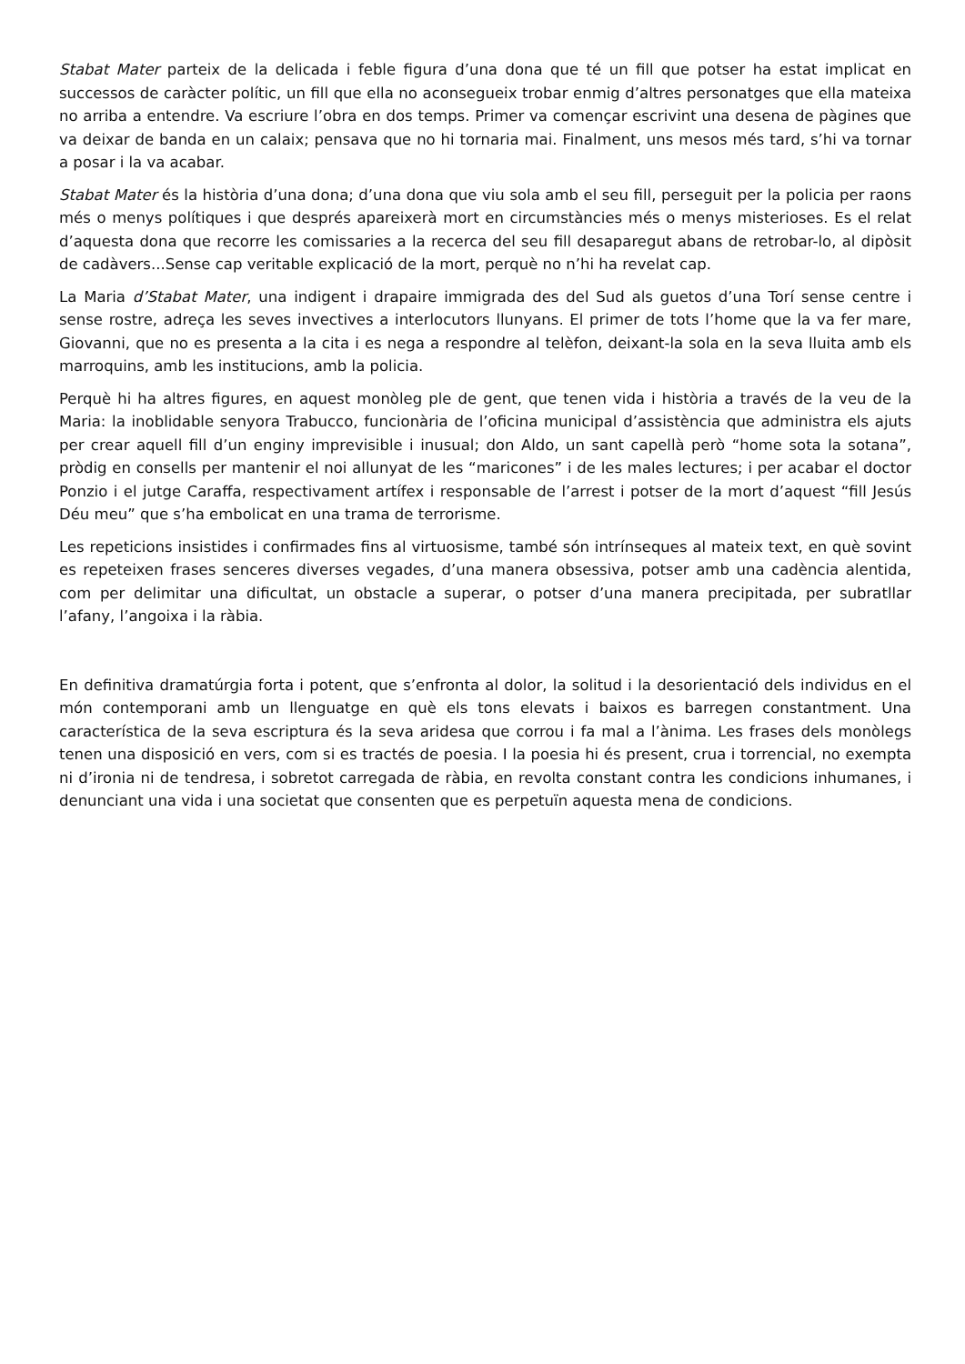Stabat Mater parteix de la delicada i feble figura d’una dona que té un fill que potser ha estat implicat en successos de caràcter polític, un fill que ella no aconsegueix trobar enmig d’altres personatges que ella mateixa no arriba a entendre. Va escriure l’obra en dos temps. Primer va començar escrivint una desena de pàgines que va deixar de banda en un calaix; pensava que no hi tornaria mai. Finalment, uns mesos més tard, s’hi va tornar a posar i la va acabar.
Stabat Mater és la història d’una dona; d’una dona que viu sola amb el seu fill, perseguit per la policia per raons més o menys polítiques i que després apareixerà mort en circumstàncies més o menys misterioses. Es el relat d’aquesta dona que recorre les comissaries a la recerca del seu fill desaparegut abans de retrobar-lo, al dipòsit de cadàvers...Sense cap veritable explicació de la mort, perquè no n’hi ha revelat cap.
La Maria d’Stabat Mater, una indigent i drapaire immigrada des del Sud als guetos d’una Torí sense centre i sense rostre, adreça les seves invectives a interlocutors llunyans. El primer de tots l’home que la va fer mare, Giovanni, que no es presenta a la cita i es nega a respondre al telèfon, deixant-la sola en la seva lluita amb els marroquins, amb les institucions, amb la policia.
Perquè hi ha altres figures, en aquest monòleg ple de gent, que tenen vida i història a través de la veu de la Maria: la inoblidable senyora Trabucco, funcionària de l’oficina municipal d’assistència que administra els ajuts per crear aquell fill d’un enginy imprevisible i inusual; don Aldo, un sant capellà però “home sota la sotana”, pròdig en consells per mantenir el noi allunyat de les “maricones” i de les males lectures; i per acabar el doctor Ponzio i el jutge Caraffa, respectivament artífex i responsable de l’arrest i potser de la mort d’aquest “fill Jesús Déu meu” que s’ha embolicat en una trama de terrorisme.
Les repeticions insistides i confirmades fins al virtuosisme, també són intrínseques al mateix text, en què sovint es repeteixen frases senceres diverses vegades, d’una manera obsessiva, potser amb una cadència alentida, com per delimitar una dificultat, un obstacle a superar, o potser d’una manera precipitada, per subratllar l’afany, l’angoixa i la ràbia.
En definitiva dramatúrgia forta i potent, que s’enfronta al dolor, la solitud i la desorientació dels individus en el món contemporani amb un llenguatge en què els tons elevats i baixos es barregen constantment. Una característica de la seva escriptura és la seva aridesa que corrou i fa mal a l’ànima. Les frases dels monòlegs tenen una disposició en vers, com si es tractés de poesia. I la poesia hi és present, crua i torrencial, no exempta ni d’ironia ni de tendresa, i sobretot carregada de ràbia, en revolta constant contra les condicions inhumanes, i denunciant una vida i una societat que consenten que es perpetuïn aquesta mena de condicions.